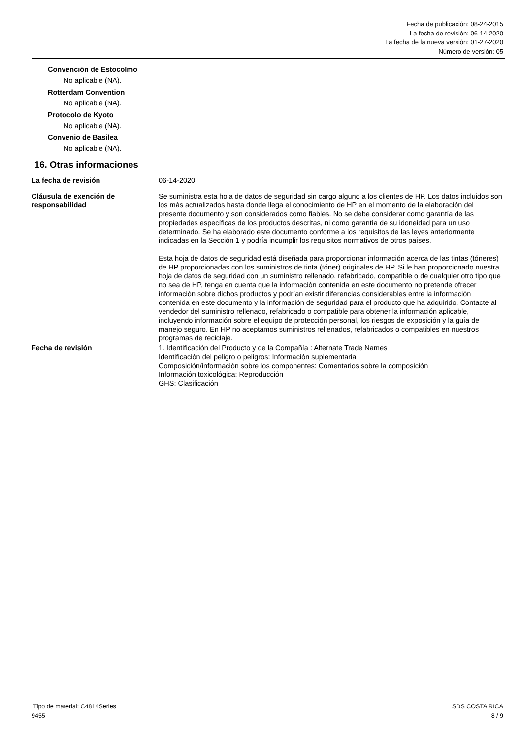Fecha de publicación: 08-24-2015
La fecha de revisión: 06-14-2020
La fecha de la nueva versión: 01-27-2020
Número de versión: 05
Convención de Estocolmo
No aplicable (NA).
Rotterdam Convention
No aplicable (NA).
Protocolo de Kyoto
No aplicable (NA).
Convenio de Basilea
No aplicable (NA).
16. Otras informaciones
La fecha de revisión 06-14-2020
Cláusula de exención de responsabilidad
Se suministra esta hoja de datos de seguridad sin cargo alguno a los clientes de HP. Los datos incluidos son los más actualizados hasta donde llega el conocimiento de HP en el momento de la elaboración del presente documento y son considerados como fiables. No se debe considerar como garantía de las propiedades específicas de los productos descritas, ni como garantía de su idoneidad para un uso determinado. Se ha elaborado este documento conforme a los requisitos de las leyes anteriormente indicadas en la Sección 1 y podría incumplir los requisitos normativos de otros países.
Esta hoja de datos de seguridad está diseñada para proporcionar información acerca de las tintas (tóneres) de HP proporcionadas con los suministros de tinta (tóner) originales de HP. Si le han proporcionado nuestra hoja de datos de seguridad con un suministro rellenado, refabricado, compatible o de cualquier otro tipo que no sea de HP, tenga en cuenta que la información contenida en este documento no pretende ofrecer información sobre dichos productos y podrían existir diferencias considerables entre la información contenida en este documento y la información de seguridad para el producto que ha adquirido. Contacte al vendedor del suministro rellenado, refabricado o compatible para obtener la información aplicable, incluyendo información sobre el equipo de protección personal, los riesgos de exposición y la guía de manejo seguro. En HP no aceptamos suministros rellenados, refabricados o compatibles en nuestros programas de reciclaje.
Fecha de revisión 1. Identificación del Producto y de la Compañía : Alternate Trade Names
Identificación del peligro o peligros: Información suplementaria
Composición/información sobre los componentes: Comentarios sobre la composición
Información toxicológica: Reproducción
GHS: Clasificación
Tipo de material: C4814Series
9455
SDS COSTA RICA
8 / 9